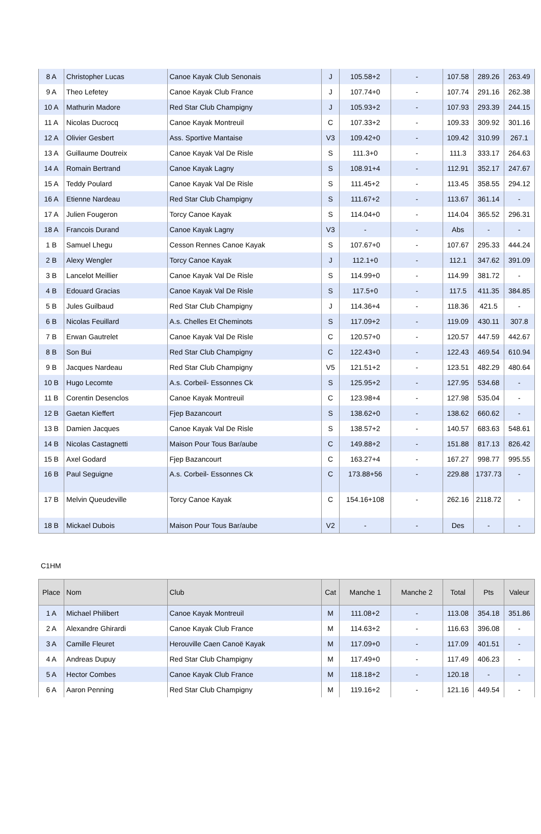| 8 A | Christopher Lucas | Canoe Kayak Club Senonais | J | 105.58+2 | - | 107.58 | 289.26 | 263.49 |
| 9 A | Theo Lefetey | Canoe Kayak Club France | J | 107.74+0 | - | 107.74 | 291.16 | 262.38 |
| 10 A | Mathurin Madore | Red Star Club Champigny | J | 105.93+2 | - | 107.93 | 293.39 | 244.15 |
| 11 A | Nicolas Ducrocq | Canoe Kayak Montreuil | C | 107.33+2 | - | 109.33 | 309.92 | 301.16 |
| 12 A | Olivier Gesbert | Ass. Sportive Mantaise | V3 | 109.42+0 | - | 109.42 | 310.99 | 267.1 |
| 13 A | Guillaume Doutreix | Canoe Kayak Val De Risle | S | 111.3+0 | - | 111.3 | 333.17 | 264.63 |
| 14 A | Romain Bertrand | Canoe Kayak Lagny | S | 108.91+4 | - | 112.91 | 352.17 | 247.67 |
| 15 A | Teddy Poulard | Canoe Kayak Val De Risle | S | 111.45+2 | - | 113.45 | 358.55 | 294.12 |
| 16 A | Etienne Nardeau | Red Star Club Champigny | S | 111.67+2 | - | 113.67 | 361.14 | - |
| 17 A | Julien Fougeron | Torcy Canoe Kayak | S | 114.04+0 | - | 114.04 | 365.52 | 296.31 |
| 18 A | Francois Durand | Canoe Kayak Lagny | V3 | - | - | Abs | - | - |
| 1 B | Samuel Lhegu | Cesson Rennes Canoe Kayak | S | 107.67+0 | - | 107.67 | 295.33 | 444.24 |
| 2 B | Alexy Wengler | Torcy Canoe Kayak | J | 112.1+0 | - | 112.1 | 347.62 | 391.09 |
| 3 B | Lancelot Meillier | Canoe Kayak Val De Risle | S | 114.99+0 | - | 114.99 | 381.72 | - |
| 4 B | Edouard Gracias | Canoe Kayak Val De Risle | S | 117.5+0 | - | 117.5 | 411.35 | 384.85 |
| 5 B | Jules Guilbaud | Red Star Club Champigny | J | 114.36+4 | - | 118.36 | 421.5 | - |
| 6 B | Nicolas Feuillard | A.s. Chelles Et Cheminots | S | 117.09+2 | - | 119.09 | 430.11 | 307.8 |
| 7 B | Erwan Gautrelet | Canoe Kayak Val De Risle | C | 120.57+0 | - | 120.57 | 447.59 | 442.67 |
| 8 B | Son Bui | Red Star Club Champigny | C | 122.43+0 | - | 122.43 | 469.54 | 610.94 |
| 9 B | Jacques Nardeau | Red Star Club Champigny | V5 | 121.51+2 | - | 123.51 | 482.29 | 480.64 |
| 10 B | Hugo Lecomte | A.s. Corbeil- Essonnes Ck | S | 125.95+2 | - | 127.95 | 534.68 | - |
| 11 B | Corentin Desenclos | Canoe Kayak Montreuil | C | 123.98+4 | - | 127.98 | 535.04 | - |
| 12 B | Gaetan Kieffert | Fjep Bazancourt | S | 138.62+0 | - | 138.62 | 660.62 | - |
| 13 B | Damien Jacques | Canoe Kayak Val De Risle | S | 138.57+2 | - | 140.57 | 683.63 | 548.61 |
| 14 B | Nicolas Castagnetti | Maison Pour Tous Bar/aube | C | 149.88+2 | - | 151.88 | 817.13 | 826.42 |
| 15 B | Axel Godard | Fjep Bazancourt | C | 163.27+4 | - | 167.27 | 998.77 | 995.55 |
| 16 B | Paul Seguigne | A.s. Corbeil- Essonnes Ck | C | 173.88+56 | - | 229.88 | 1737.73 | - |
| 17 B | Melvin Queudeville | Torcy Canoe Kayak | C | 154.16+108 | - | 262.16 | 2118.72 | - |
| 18 B | Mickael Dubois | Maison Pour Tous Bar/aube | V2 | - | - | Des | - | - |
C1HM
| Place | Nom | Club | Cat | Manche 1 | Manche 2 | Total | Pts | Valeur |
| --- | --- | --- | --- | --- | --- | --- | --- | --- |
| 1 A | Michael Philibert | Canoe Kayak Montreuil | M | 111.08+2 | - | 113.08 | 354.18 | 351.86 |
| 2 A | Alexandre Ghirardi | Canoe Kayak Club France | M | 114.63+2 | - | 116.63 | 396.08 | - |
| 3 A | Camille Fleuret | Herouville Caen Canoë Kayak | M | 117.09+0 | - | 117.09 | 401.51 | - |
| 4 A | Andreas Dupuy | Red Star Club Champigny | M | 117.49+0 | - | 117.49 | 406.23 | - |
| 5 A | Hector Combes | Canoe Kayak Club France | M | 118.18+2 | - | 120.18 | - | - |
| 6 A | Aaron Penning | Red Star Club Champigny | M | 119.16+2 | - | 121.16 | 449.54 | - |